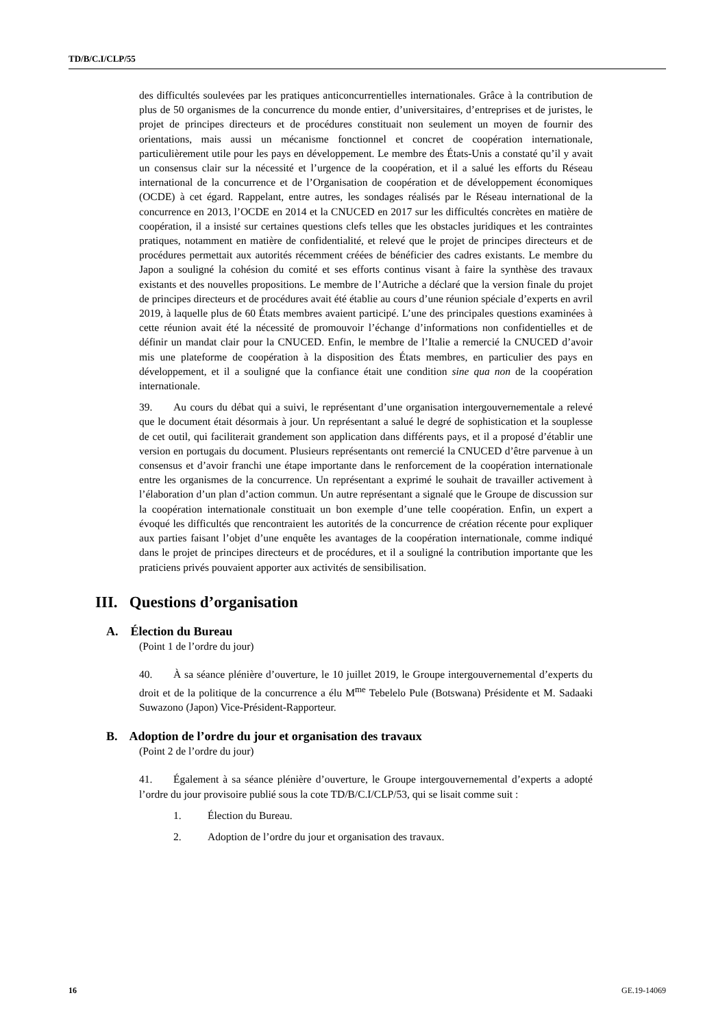TD/B/C.I/CLP/55
des difficultés soulevées par les pratiques anticoncurrentielles internationales. Grâce à la contribution de plus de 50 organismes de la concurrence du monde entier, d’universitaires, d’entreprises et de juristes, le projet de principes directeurs et de procédures constituait non seulement un moyen de fournir des orientations, mais aussi un mécanisme fonctionnel et concret de coopération internationale, particulièrement utile pour les pays en développement. Le membre des États-Unis a constaté qu’il y avait un consensus clair sur la nécessité et l’urgence de la coopération, et il a salué les efforts du Réseau international de la concurrence et de l’Organisation de coopération et de développement économiques (OCDE) à cet égard. Rappelant, entre autres, les sondages réalisés par le Réseau international de la concurrence en 2013, l’OCDE en 2014 et la CNUCED en 2017 sur les difficultés concrètes en matière de coopération, il a insisté sur certaines questions clefs telles que les obstacles juridiques et les contraintes pratiques, notamment en matière de confidentialité, et relevé que le projet de principes directeurs et de procédures permettait aux autorités récemment créées de bénéficier des cadres existants. Le membre du Japon a souligné la cohésion du comité et ses efforts continus visant à faire la synthèse des travaux existants et des nouvelles propositions. Le membre de l’Autriche a déclaré que la version finale du projet de principes directeurs et de procédures avait été établie au cours d’une réunion spéciale d’experts en avril 2019, à laquelle plus de 60 États membres avaient participé. L’une des principales questions examinées à cette réunion avait été la nécessité de promouvoir l’échange d’informations non confidentielles et de définir un mandat clair pour la CNUCED. Enfin, le membre de l’Italie a remercié la CNUCED d’avoir mis une plateforme de coopération à la disposition des États membres, en particulier des pays en développement, et il a souligné que la confiance était une condition sine qua non de la coopération internationale.
39. Au cours du débat qui a suivi, le représentant d’une organisation intergouvernementale a relevé que le document était désormais à jour. Un représentant a salué le degré de sophistication et la souplesse de cet outil, qui faciliterait grandement son application dans différents pays, et il a proposé d’établir une version en portugais du document. Plusieurs représentants ont remercié la CNUCED d’être parvenue à un consensus et d’avoir franchi une étape importante dans le renforcement de la coopération internationale entre les organismes de la concurrence. Un représentant a exprimé le souhait de travailler activement à l’élaboration d’un plan d’action commun. Un autre représentant a signalé que le Groupe de discussion sur la coopération internationale constituait un bon exemple d’une telle coopération. Enfin, un expert a évoqué les difficultés que rencontraient les autorités de la concurrence de création récente pour expliquer aux parties faisant l’objet d’une enquête les avantages de la coopération internationale, comme indiqué dans le projet de principes directeurs et de procédures, et il a souligné la contribution importante que les praticiens privés pouvaient apporter aux activités de sensibilisation.
III. Questions d’organisation
A. Élection du Bureau
(Point 1 de l’ordre du jour)
40. À sa séance plénière d’ouverture, le 10 juillet 2019, le Groupe intergouvernemental d’experts du droit et de la politique de la concurrence a élu M<sup>me</sup> Tebelelo Pule (Botswana) Présidente et M. Sadaaki Suwazono (Japon) Vice-Président-Rapporteur.
B. Adoption de l’ordre du jour et organisation des travaux
(Point 2 de l’ordre du jour)
41. Également à sa séance plénière d’ouverture, le Groupe intergouvernemental d’experts a adopté l’ordre du jour provisoire publié sous la cote TD/B/C.I/CLP/53, qui se lisait comme suit :
1. Élection du Bureau.
2. Adoption de l’ordre du jour et organisation des travaux.
16 GE.19-14069